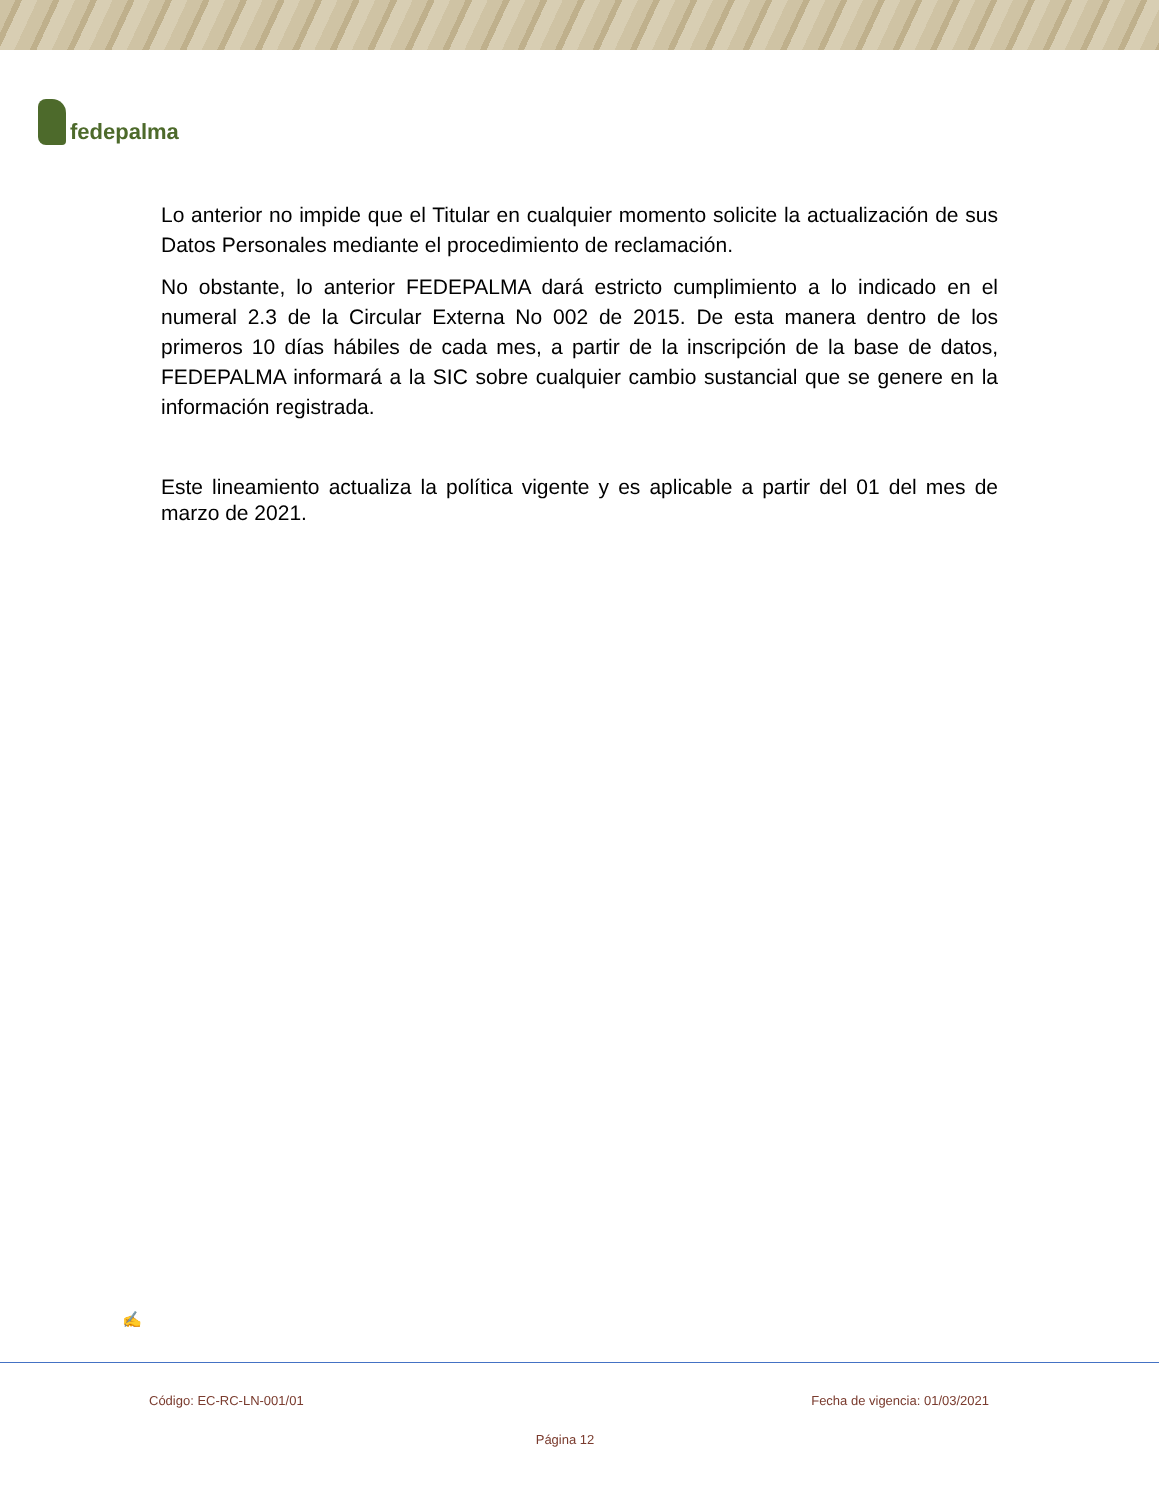fedepalma
Lo anterior no impide que el Titular en cualquier momento solicite la actualización de sus Datos Personales mediante el procedimiento de reclamación.
No obstante, lo anterior FEDEPALMA dará estricto cumplimiento a lo indicado en el numeral 2.3 de la Circular Externa No 002 de 2015. De esta manera dentro de los primeros 10 días hábiles de cada mes, a partir de la inscripción de la base de datos, FEDEPALMA informará a la SIC sobre cualquier cambio sustancial que se genere en la información registrada.
Este lineamiento actualiza la política vigente y es aplicable a partir del 01 del mes de marzo de 2021.
✍
Código: EC-RC-LN-001/01 Fecha de vigencia: 01/03/2021
Página 12